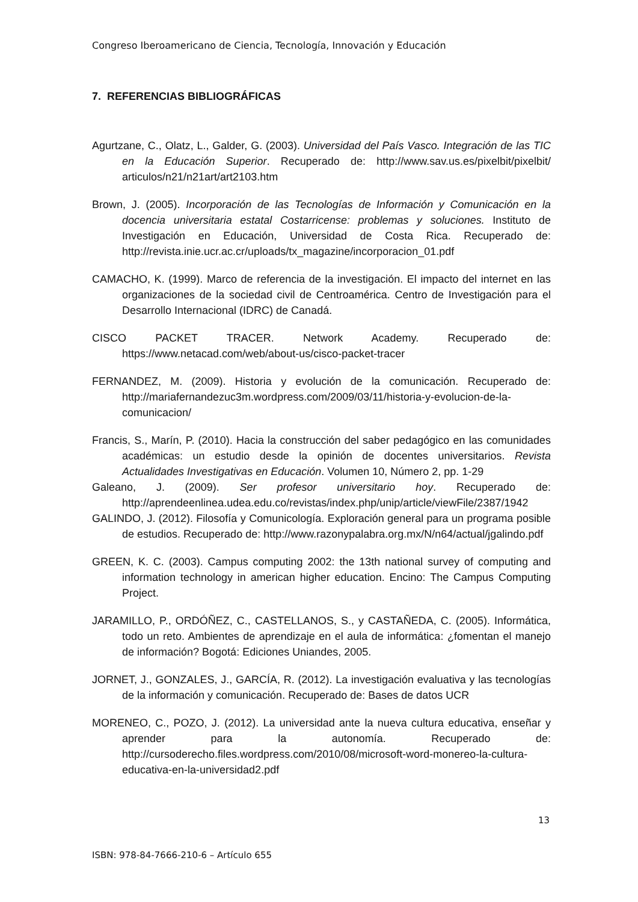Congreso Iberoamericano de Ciencia, Tecnología, Innovación y Educación
7. REFERENCIAS BIBLIOGRÁFICAS
Agurtzane, C., Olatz, L., Galder, G. (2003). Universidad del País Vasco. Integración de las TIC en la Educación Superior. Recuperado de: http://www.sav.us.es/pixelbit/pixelbit/ articulos/n21/n21art/art2103.htm
Brown, J. (2005). Incorporación de las Tecnologías de Información y Comunicación en la docencia universitaria estatal Costarricense: problemas y soluciones. Instituto de Investigación en Educación, Universidad de Costa Rica. Recuperado de: http://revista.inie.ucr.ac.cr/uploads/tx_magazine/incorporacion_01.pdf
CAMACHO, K. (1999). Marco de referencia de la investigación. El impacto del internet en las organizaciones de la sociedad civil de Centroamérica. Centro de Investigación para el Desarrollo Internacional (IDRC) de Canadá.
CISCO PACKET TRACER. Network Academy. Recuperado de: https://www.netacad.com/web/about-us/cisco-packet-tracer
FERNANDEZ, M. (2009). Historia y evolución de la comunicación. Recuperado de: http://mariafernandezuc3m.wordpress.com/2009/03/11/historia-y-evolucion-de-la-comunicacion/
Francis, S., Marín, P. (2010). Hacia la construcción del saber pedagógico en las comunidades académicas: un estudio desde la opinión de docentes universitarios. Revista Actualidades Investigativas en Educación. Volumen 10, Número 2, pp. 1-29
Galeano, J. (2009). Ser profesor universitario hoy. Recuperado de: http://aprendeenlinea.udea.edu.co/revistas/index.php/unip/article/viewFile/2387/1942
GALINDO, J. (2012). Filosofía y Comunicología. Exploración general para un programa posible de estudios. Recuperado de: http://www.razonypalabra.org.mx/N/n64/actual/jgalindo.pdf
GREEN, K. C. (2003). Campus computing 2002: the 13th national survey of computing and information technology in american higher education. Encino: The Campus Computing Project.
JARAMILLO, P., ORDÓÑEZ, C., CASTELLANOS, S., y CASTAÑEDA, C. (2005). Informática, todo un reto. Ambientes de aprendizaje en el aula de informática: ¿fomentan el manejo de información? Bogotá: Ediciones Uniandes, 2005.
JORNET, J., GONZALES, J., GARCÍA, R. (2012). La investigación evaluativa y las tecnologías de la información y comunicación. Recuperado de: Bases de datos UCR
MORENEO, C., POZO, J. (2012). La universidad ante la nueva cultura educativa, enseñar y aprender para la autonomía. Recuperado de: http://cursoderecho.files.wordpress.com/2010/08/microsoft-word-monereo-la-cultura-educativa-en-la-universidad2.pdf
13
ISBN: 978-84-7666-210-6 – Artículo 655